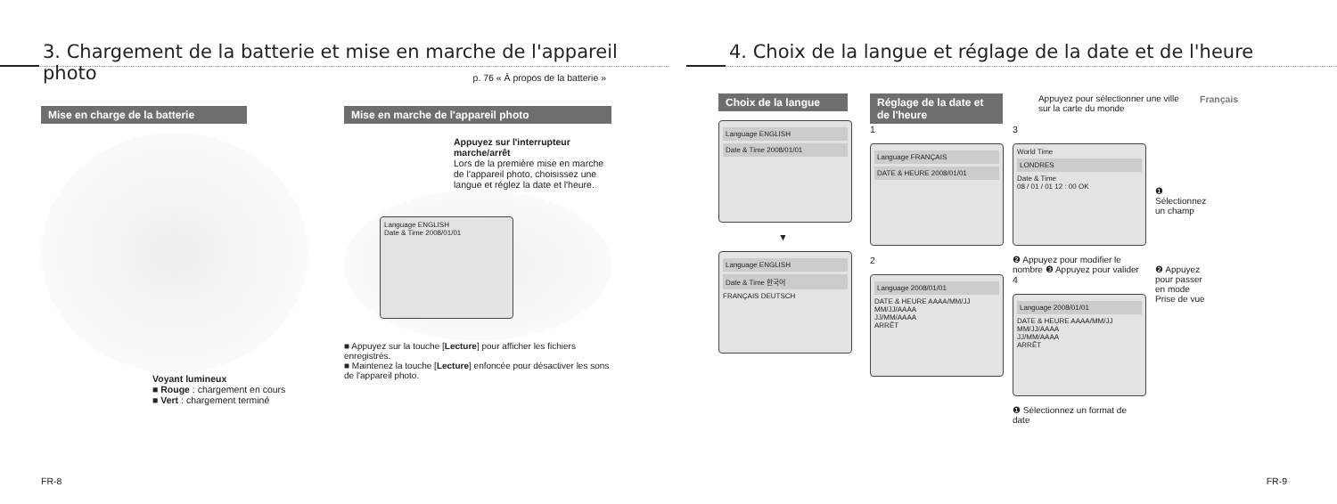3. Chargement de la batterie et mise en marche de l'appareil photo
p. 76 « À propos de la batterie »
Mise en charge de la batterie
Voyant lumineux
■ Rouge : chargement en cours
■ Vert : chargement terminé
Mise en marche de l'appareil photo
Appuyez sur l'interrupteur marche/arrêt
Lors de la première mise en marche de l'appareil photo, choisissez une langue et réglez la date et l'heure.
Language ENGLISH
Date & Time 2008/01/01
■ Appuyez sur la touche [Lecture] pour afficher les fichiers enregistrés.
■ Maintenez la touche [Lecture] enfoncée pour désactiver les sons de l'appareil photo.
FR-8
4. Choix de la langue et réglage de la date et de l'heure
Choix de la langue
Language ENGLISH
Date & Time 2008/01/01
▼
Language ENGLISH
Date & Time 한국어
FRANÇAIS DEUTSCH
Réglage de la date et de l'heure
Appuyez pour sélectionner une ville sur la carte du monde
1
Language FRANÇAIS
DATE & HEURE 2008/01/01
2
Language 2008/01/01
DATE & HEURE AAAA/MM/JJ
MM/JJ/AAAA
JJ/MM/AAAA
ARRÊT
3
World Time
LONDRES
Date & Time
08 / 01 / 01 12 : 00 OK
❷ Appuyez pour modifier le nombre ❸ Appuyez pour valider
4
Language 2008/01/01
DATE & HEURE AAAA/MM/JJ
MM/JJ/AAAA
JJ/MM/AAAA
ARRÊT
❶ Sélectionnez un format de date
❶ Sélectionnez un champ
❷ Appuyez pour passer en mode Prise de vue
Français
FR-9